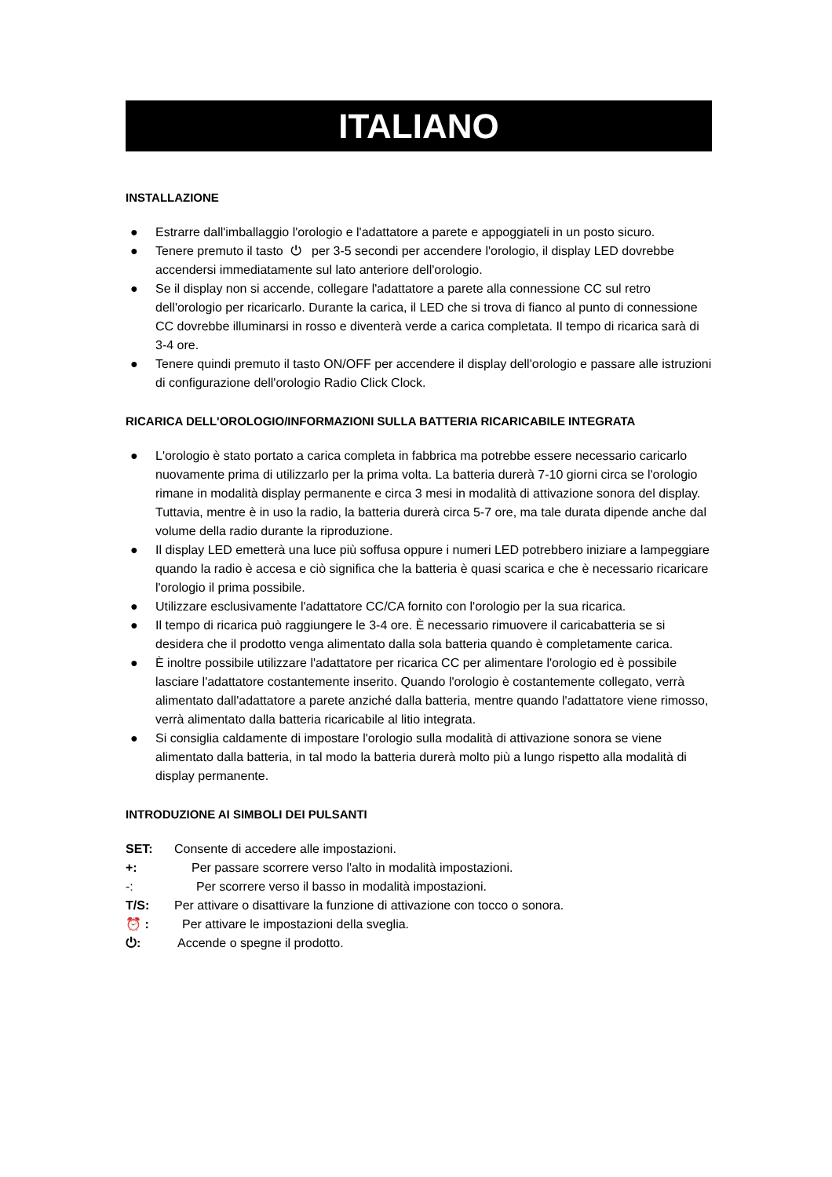ITALIANO
INSTALLAZIONE
● Estrarre dall'imballaggio l'orologio e l'adattatore a parete e appoggiateli in un posto sicuro.
● Tenere premuto il tasto ⏻ per 3-5 secondi per accendere l'orologio, il display LED dovrebbe accendersi immediatamente sul lato anteriore dell'orologio.
● Se il display non si accende, collegare l'adattatore a parete alla connessione CC sul retro dell'orologio per ricaricarlo. Durante la carica, il LED che si trova di fianco al punto di connessione CC dovrebbe illuminarsi in rosso e diventerà verde a carica completata. Il tempo di ricarica sarà di 3-4 ore.
● Tenere quindi premuto il tasto ON/OFF per accendere il display dell'orologio e passare alle istruzioni di configurazione dell'orologio Radio Click Clock.
RICARICA DELL'OROLOGIO/INFORMAZIONI SULLA BATTERIA RICARICABILE INTEGRATA
● L'orologio è stato portato a carica completa in fabbrica ma potrebbe essere necessario caricarlo nuovamente prima di utilizzarlo per la prima volta. La batteria durerà 7-10 giorni circa se l'orologio rimane in modalità display permanente e circa 3 mesi in modalità di attivazione sonora del display. Tuttavia, mentre è in uso la radio, la batteria durerà circa 5-7 ore, ma tale durata dipende anche dal volume della radio durante la riproduzione.
● Il display LED emetterà una luce più soffusa oppure i numeri LED potrebbero iniziare a lampeggiare quando la radio è accesa e ciò significa che la batteria è quasi scarica e che è necessario ricaricare l'orologio il prima possibile.
● Utilizzare esclusivamente l'adattatore CC/CA fornito con l'orologio per la sua ricarica.
● Il tempo di ricarica può raggiungere le 3-4 ore. È necessario rimuovere il caricabatteria se si desidera che il prodotto venga alimentato dalla sola batteria quando è completamente carica.
● È inoltre possibile utilizzare l'adattatore per ricarica CC per alimentare l'orologio ed è possibile lasciare l'adattatore costantemente inserito. Quando l'orologio è costantemente collegato, verrà alimentato dall'adattatore a parete anziché dalla batteria, mentre quando l'adattatore viene rimosso, verrà alimentato dalla batteria ricaricabile al litio integrata.
● Si consiglia caldamente di impostare l'orologio sulla modalità di attivazione sonora se viene alimentato dalla batteria, in tal modo la batteria durerà molto più a lungo rispetto alla modalità di display permanente.
INTRODUZIONE AI SIMBOLI DEI PULSANTI
SET: Consente di accedere alle impostazioni.
+: Per passare scorrere verso l'alto in modalità impostazioni.
-: Per scorrere verso il basso in modalità impostazioni.
T/S: Per attivare o disattivare la funzione di attivazione con tocco o sonora.
⏰ : Per attivare le impostazioni della sveglia.
⏻: Accende o spegne il prodotto.